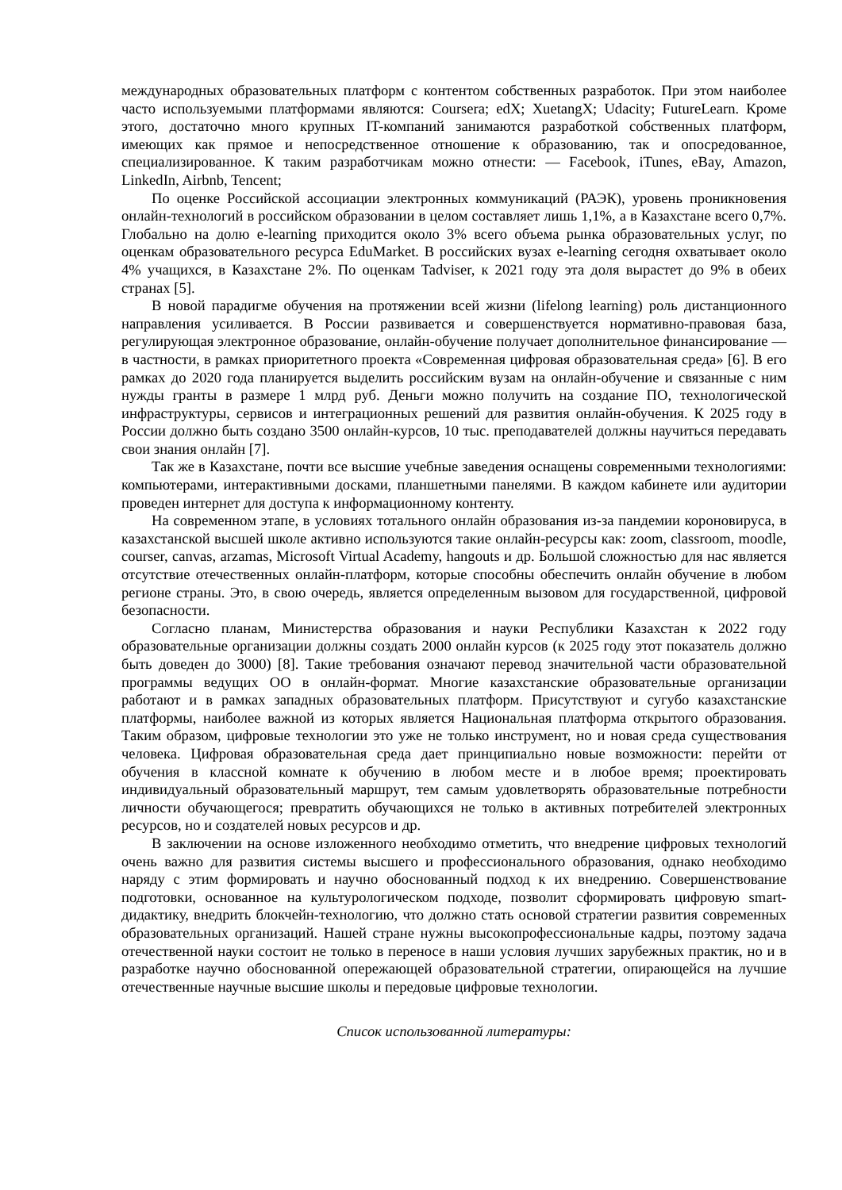международных образовательных платформ с контентом собственных разработок. При этом наиболее часто используемыми платформами являются: Coursera; edX; XuetangX; Udacity; FutureLearn. Кроме этого, достаточно много крупных IT-компаний занимаются разработкой собственных платформ, имеющих как прямое и непосредственное отношение к образованию, так и опосредованное, специализированное. К таким разработчикам можно отнести: — Facebook, iTunes, eBay, Amazon, LinkedIn, Airbnb, Tencent;
По оценке Российской ассоциации электронных коммуникаций (РАЭК), уровень проникновения онлайн-технологий в российском образовании в целом составляет лишь 1,1%, а в Казахстане всего 0,7%. Глобально на долю e-learning приходится около 3% всего объема рынка образовательных услуг, по оценкам образовательного ресурса EduMarket. В российских вузах e-learning сегодня охватывает около 4% учащихся, в Казахстане 2%. По оценкам Tadviser, к 2021 году эта доля вырастет до 9% в обеих странах [5].
В новой парадигме обучения на протяжении всей жизни (lifelong learning) роль дистанционного направления усиливается. В России развивается и совершенствуется нормативно-правовая база, регулирующая электронное образование, онлайн-обучение получает дополнительное финансирование — в частности, в рамках приоритетного проекта «Современная цифровая образовательная среда» [6]. В его рамках до 2020 года планируется выделить российским вузам на онлайн-обучение и связанные с ним нужды гранты в размере 1 млрд руб. Деньги можно получить на создание ПО, технологической инфраструктуры, сервисов и интеграционных решений для развития онлайн-обучения. К 2025 году в России должно быть создано 3500 онлайн-курсов, 10 тыс. преподавателей должны научиться передавать свои знания онлайн [7].
Так же в Казахстане, почти все высшие учебные заведения оснащены современными технологиями: компьютерами, интерактивными досками, планшетными панелями. В каждом кабинете или аудитории проведен интернет для доступа к информационному контенту.
На современном этапе, в условиях тотального онлайн образования из-за пандемии короновируса, в казахстанской высшей школе активно используются такие онлайн-ресурсы как: zoom, classroom, moodle, courser, canvas, arzamas, Microsoft Virtual Academy, hangouts и др. Большой сложностью для нас является отсутствие отечественных онлайн-платформ, которые способны обеспечить онлайн обучение в любом регионе страны. Это, в свою очередь, является определенным вызовом для государственной, цифровой безопасности.
Согласно планам, Министерства образования и науки Республики Казахстан к 2022 году образовательные организации должны создать 2000 онлайн курсов (к 2025 году этот показатель должно быть доведен до 3000) [8]. Такие требования означают перевод значительной части образовательной программы ведущих ОО в онлайн-формат. Многие казахстанские образовательные организации работают и в рамках западных образовательных платформ. Присутствуют и сугубо казахстанские платформы, наиболее важной из которых является Национальная платформа открытого образования. Таким образом, цифровые технологии это уже не только инструмент, но и новая среда существования человека. Цифровая образовательная среда дает принципиально новые возможности: перейти от обучения в классной комнате к обучению в любом месте и в любое время; проектировать индивидуальный образовательный маршрут, тем самым удовлетворять образовательные потребности личности обучающегося; превратить обучающихся не только в активных потребителей электронных ресурсов, но и создателей новых ресурсов и др.
В заключении на основе изложенного необходимо отметить, что внедрение цифровых технологий очень важно для развития системы высшего и профессионального образования, однако необходимо наряду с этим формировать и научно обоснованный подход к их внедрению. Совершенствование подготовки, основанное на культурологическом подходе, позволит сформировать цифровую smart-дидактику, внедрить блокчейн-технологию, что должно стать основой стратегии развития современных образовательных организаций. Нашей стране нужны высокопрофессиональные кадры, поэтому задача отечественной науки состоит не только в переносе в наши условия лучших зарубежных практик, но и в разработке научно обоснованной опережающей образовательной стратегии, опирающейся на лучшие отечественные научные высшие школы и передовые цифровые технологии.
Список использованной литературы: